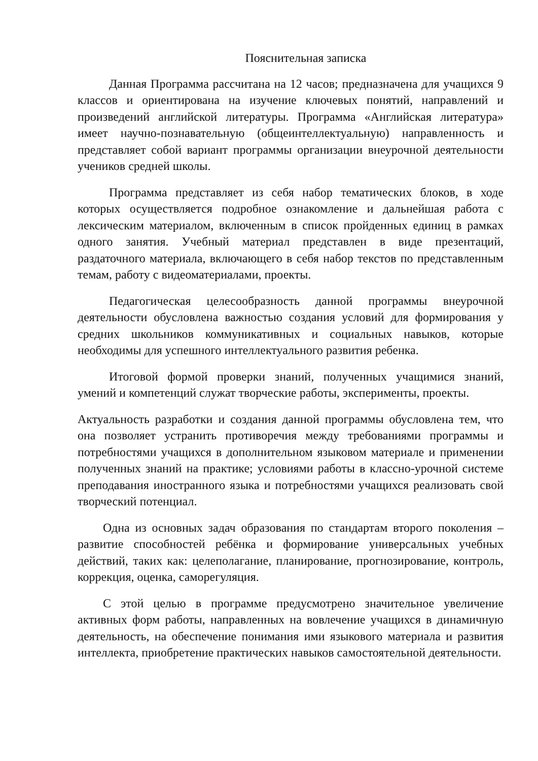Пояснительная записка
Данная Программа рассчитана на 12 часов; предназначена для учащихся 9 классов и ориентирована на изучение ключевых понятий, направлений и произведений английской литературы. Программа «Английская литература» имеет научно-познавательную (общеинтеллектуальную) направленность и представляет собой вариант программы организации внеурочной деятельности учеников средней школы.
Программа представляет из себя набор тематических блоков, в ходе которых осуществляется подробное ознакомление и дальнейшая работа с лексическим материалом, включенным в список пройденных единиц в рамках одного занятия. Учебный материал представлен в виде презентаций, раздаточного материала, включающего в себя набор текстов по представленным темам, работу с видеоматериалами, проекты.
Педагогическая целесообразность данной программы внеурочной деятельности обусловлена важностью создания условий для формирования у средних школьников коммуникативных и социальных навыков, которые необходимы для успешного интеллектуального развития ребенка.
Итоговой формой проверки знаний, полученных учащимися знаний, умений и компетенций служат творческие работы, эксперименты, проекты.
Актуальность разработки и создания данной программы обусловлена тем, что она позволяет устранить противоречия между требованиями программы и потребностями учащихся в дополнительном языковом материале и применении полученных знаний на практике; условиями работы в классно-урочной системе преподавания иностранного языка и потребностями учащихся реализовать свой творческий потенциал.
Одна из основных задач образования по стандартам второго поколения – развитие способностей ребёнка и формирование универсальных учебных действий, таких как: целеполагание, планирование, прогнозирование, контроль, коррекция, оценка, саморегуляция.
С этой целью в программе предусмотрено значительное увеличение активных форм работы, направленных на вовлечение учащихся в динамичную деятельность, на обеспечение понимания ими языкового материала и развития интеллекта, приобретение практических навыков самостоятельной деятельности.